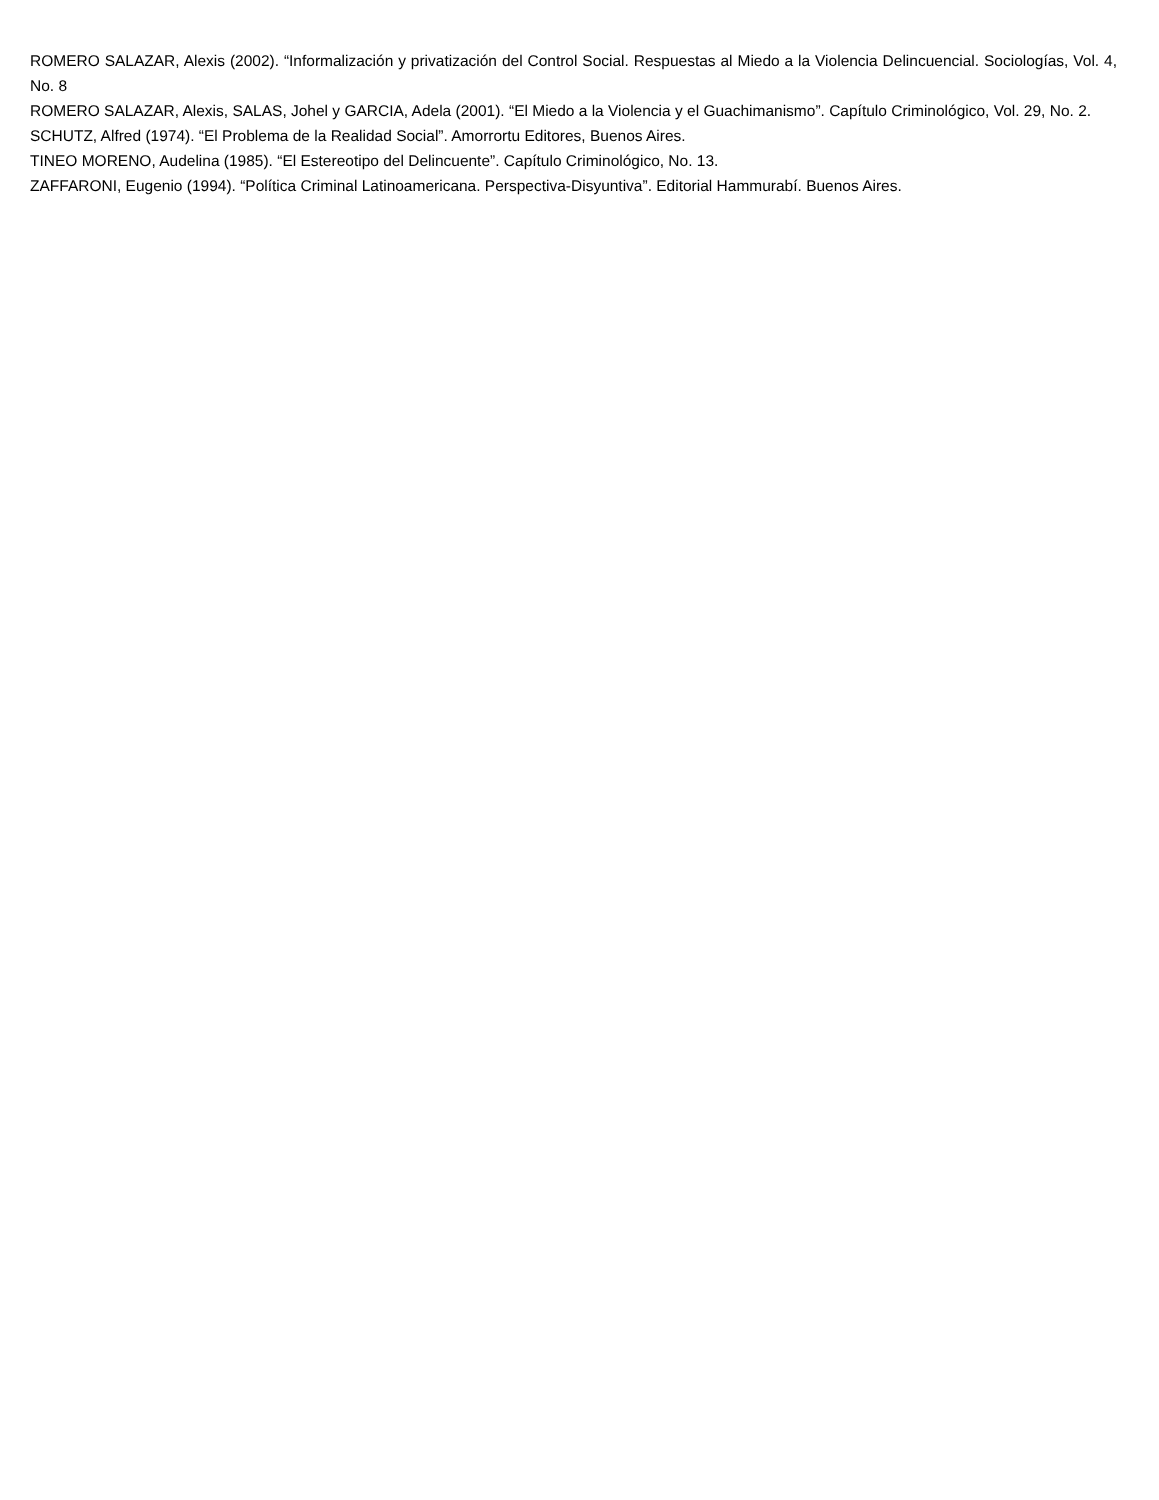ROMERO SALAZAR, Alexis (2002). “Informalización y privatización del Control Social. Respuestas al Miedo a la Violencia Delincuencial. Sociologías, Vol. 4, No. 8
ROMERO SALAZAR, Alexis, SALAS, Johel y GARCIA, Adela (2001). “El Miedo a la Violencia y el Guachimanismo”. Capítulo Criminológico, Vol. 29, No. 2.
SCHUTZ, Alfred (1974). “El Problema de la Realidad Social”. Amorrortu Editores, Buenos Aires.
TINEO MORENO, Audelina (1985). “El Estereotipo del Delincuente”. Capítulo Criminológico, No. 13.
ZAFFARONI, Eugenio (1994). “Política Criminal Latinoamericana. Perspectiva-Disyuntiva”. Editorial Hammurabí. Buenos Aires.